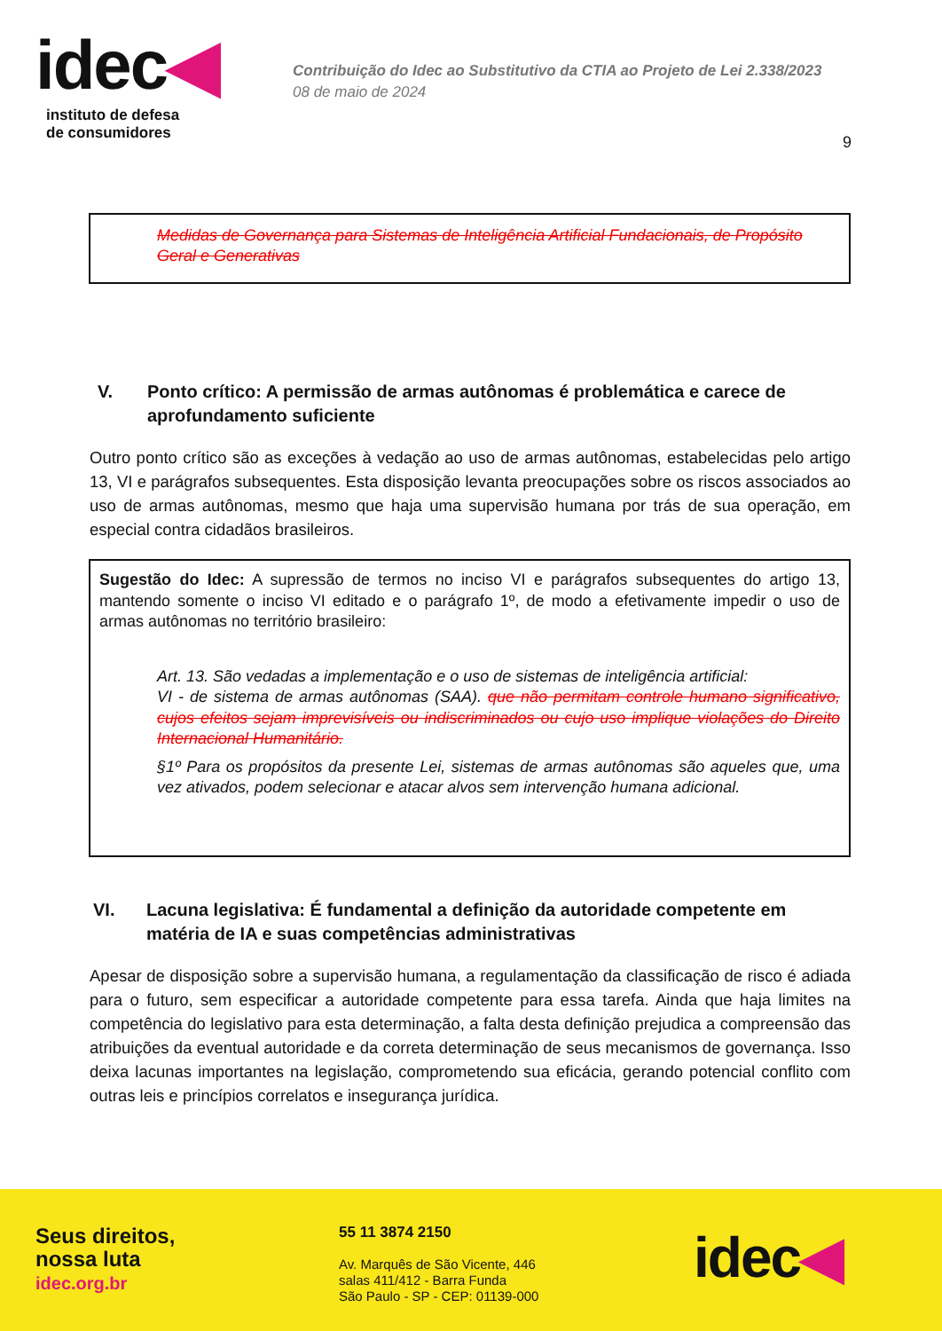idec◀
instituto de defesa
de consumidores
Contribuição do Idec ao Substitutivo da CTIA ao Projeto de Lei 2.338/2023
08 de maio de 2024
9
Medidas de Governança para Sistemas de Inteligência Artificial Fundacionais, de Propósito Geral e Generativas
V. Ponto crítico: A permissão de armas autônomas é problemática e carece de aprofundamento suficiente
Outro ponto crítico são as exceções à vedação ao uso de armas autônomas, estabelecidas pelo artigo 13, VI e parágrafos subsequentes. Esta disposição levanta preocupações sobre os riscos associados ao uso de armas autônomas, mesmo que haja uma supervisão humana por trás de sua operação, em especial contra cidadãos brasileiros.
Sugestão do Idec: A supressão de termos no inciso VI e parágrafos subsequentes do artigo 13, mantendo somente o inciso VI editado e o parágrafo 1º, de modo a efetivamente impedir o uso de armas autônomas no território brasileiro:
Art. 13. São vedadas a implementação e o uso de sistemas de inteligência artificial:
VI - de sistema de armas autônomas (SAA). que não permitam controle humano significativo, cujos efeitos sejam imprevisíveis ou indiscriminados ou cujo uso implique violações do Direito Internacional Humanitário.
§1º Para os propósitos da presente Lei, sistemas de armas autônomas são aqueles que, uma vez ativados, podem selecionar e atacar alvos sem intervenção humana adicional.
VI. Lacuna legislativa: É fundamental a definição da autoridade competente em matéria de IA e suas competências administrativas
Apesar de disposição sobre a supervisão humana, a regulamentação da classificação de risco é adiada para o futuro, sem especificar a autoridade competente para essa tarefa. Ainda que haja limites na competência do legislativo para esta determinação, a falta desta definição prejudica a compreensão das atribuições da eventual autoridade e da correta determinação de seus mecanismos de governança. Isso deixa lacunas importantes na legislação, comprometendo sua eficácia, gerando potencial conflito com outras leis e princípios correlatos e insegurança jurídica.
Seus direitos,
nossa luta
idec.org.br
55 11 3874 2150
Av. Marquês de São Vicente, 446
salas 411/412 - Barra Funda
São Paulo - SP - CEP: 01139-000
idec◀